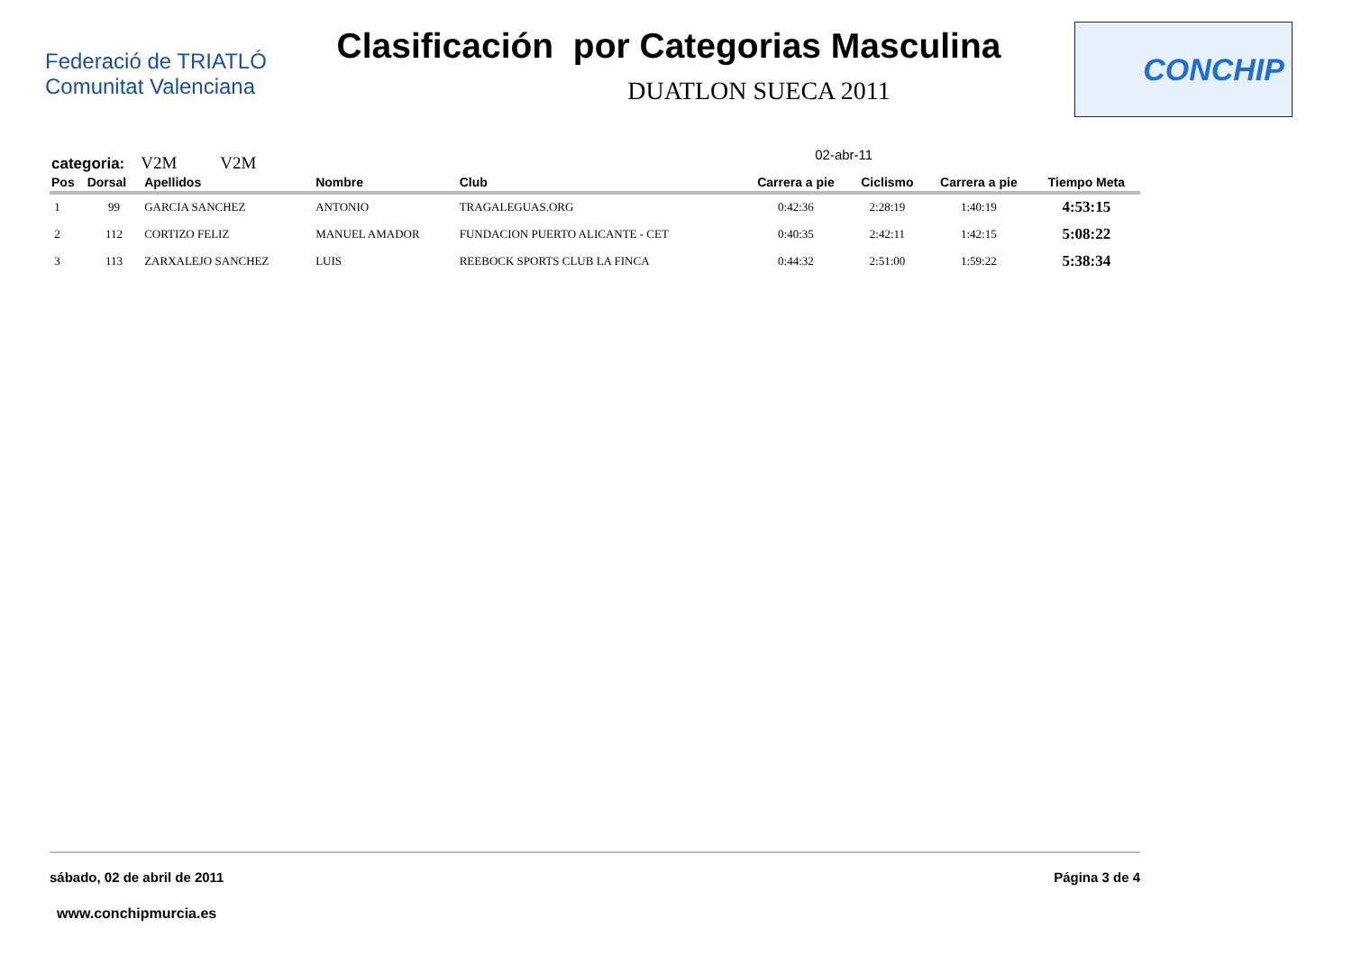Federació de TRIATLÓ Comunitat Valenciana
Clasificación por Categorias Masculina
DUATLON SUECA 2011
CONCHIP
categoria: V2M V2M
02-abr-11
| Pos | Dorsal | Apellidos | Nombre | Club | Carrera a pie | Ciclismo | Carrera a pie | Tiempo Meta |
| --- | --- | --- | --- | --- | --- | --- | --- | --- |
| 1 | 99 | GARCIA SANCHEZ | ANTONIO | TRAGALEGUAS.ORG | 0:42:36 | 2:28:19 | 1:40:19 | 4:53:15 |
| 2 | 112 | CORTIZO FELIZ | MANUEL AMADOR | FUNDACION PUERTO ALICANTE - CET | 0:40:35 | 2:42:11 | 1:42:15 | 5:08:22 |
| 3 | 113 | ZARXALEJO SANCHEZ | LUIS | REEBOCK SPORTS CLUB LA FINCA | 0:44:32 | 2:51:00 | 1:59:22 | 5:38:34 |
sábado, 02 de abril de 2011 Página 3 de 4
www.conchipmurcia.es